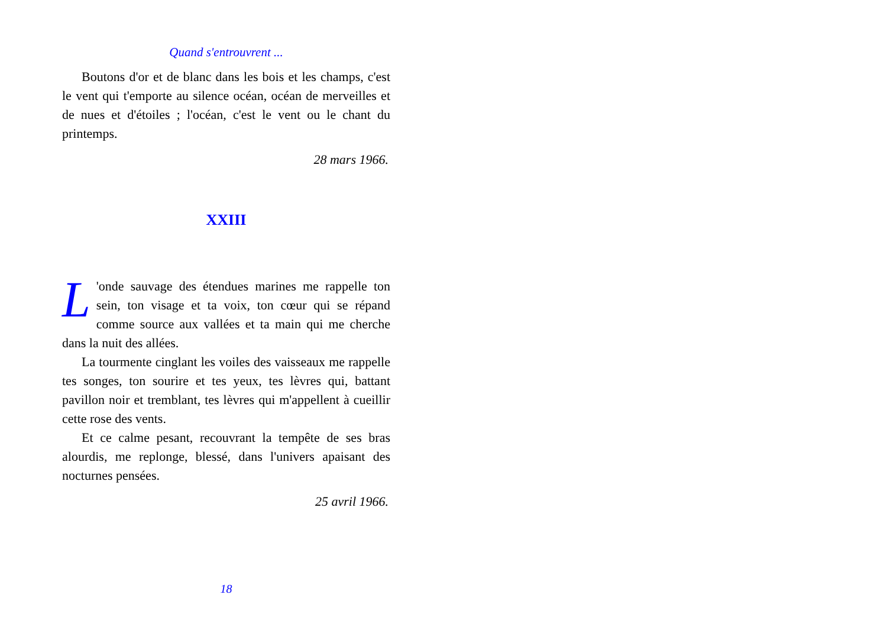Quand s'entrouvrent ...
Boutons d'or et de blanc dans les bois et les champs, c'est le vent qui t'emporte au silence océan, océan de merveilles et de nues et d'étoiles ; l'océan, c'est le vent ou le chant du printemps.
28 mars 1966.
XXIII
L 'onde sauvage des étendues marines me rappelle ton sein, ton visage et ta voix, ton cœur qui se répand comme source aux vallées et ta main qui me cherche dans la nuit des allées.
La tourmente cinglant les voiles des vaisseaux me rappelle tes songes, ton sourire et tes yeux, tes lèvres qui, battant pavillon noir et tremblant, tes lèvres qui m'appellent à cueillir cette rose des vents.
Et ce calme pesant, recouvrant la tempête de ses bras alourdis, me replonge, blessé, dans l'univers apaisant des nocturnes pensées.
25 avril 1966.
18